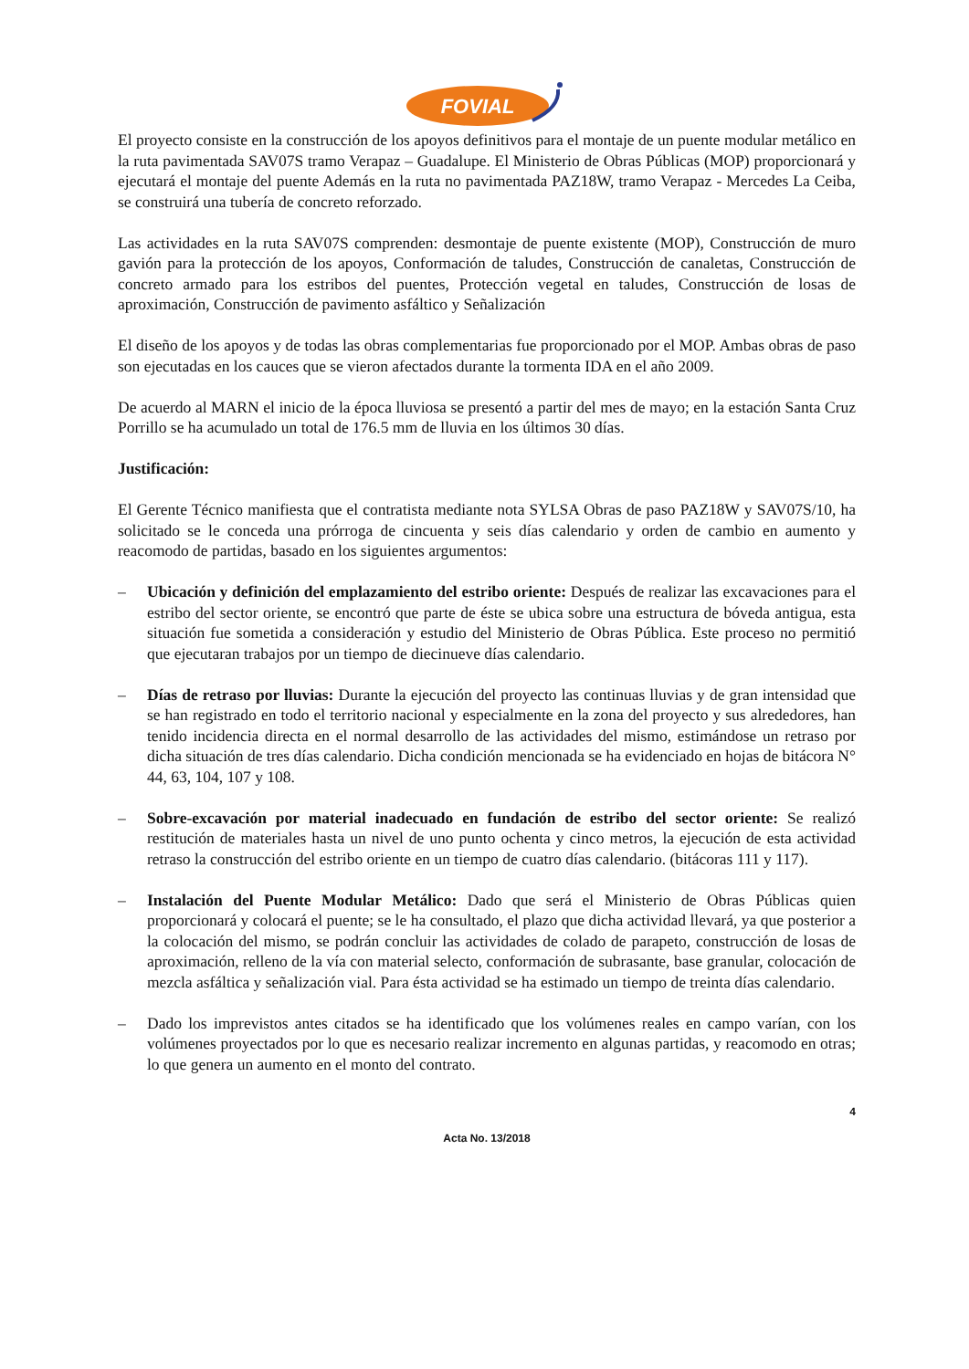FOVIAL
El proyecto consiste en la construcción de los apoyos definitivos para el montaje de un puente modular metálico en la ruta pavimentada SAV07S tramo Verapaz – Guadalupe. El Ministerio de Obras Públicas (MOP) proporcionará y ejecutará el montaje del puente Además en la ruta no pavimentada PAZ18W, tramo Verapaz - Mercedes La Ceiba, se construirá una tubería de concreto reforzado.
Las actividades en la ruta SAV07S comprenden: desmontaje de puente existente (MOP), Construcción de muro gavión para la protección de los apoyos, Conformación de taludes, Construcción de canaletas, Construcción de concreto armado para los estribos del puentes, Protección vegetal en taludes, Construcción de losas de aproximación, Construcción de pavimento asfáltico y Señalización
El diseño de los apoyos y de todas las obras complementarias fue proporcionado por el MOP. Ambas obras de paso son ejecutadas en los cauces que se vieron afectados durante la tormenta IDA en el año 2009.
De acuerdo al MARN el inicio de la época lluviosa se presentó a partir del mes de mayo; en la estación Santa Cruz Porrillo se ha acumulado un total de 176.5 mm de lluvia en los últimos 30 días.
Justificación:
El Gerente Técnico manifiesta que el contratista mediante nota SYLSA Obras de paso PAZ18W y SAV07S/10, ha solicitado se le conceda una prórroga de cincuenta y seis días calendario y orden de cambio en aumento y reacomodo de partidas, basado en los siguientes argumentos:
– Ubicación y definición del emplazamiento del estribo oriente: Después de realizar las excavaciones para el estribo del sector oriente, se encontró que parte de éste se ubica sobre una estructura de bóveda antigua, esta situación fue sometida a consideración y estudio del Ministerio de Obras Pública. Este proceso no permitió que ejecutaran trabajos por un tiempo de diecinueve días calendario.
– Días de retraso por lluvias: Durante la ejecución del proyecto las continuas lluvias y de gran intensidad que se han registrado en todo el territorio nacional y especialmente en la zona del proyecto y sus alrededores, han tenido incidencia directa en el normal desarrollo de las actividades del mismo, estimándose un retraso por dicha situación de tres días calendario. Dicha condición mencionada se ha evidenciado en hojas de bitácora N° 44, 63, 104, 107 y 108.
– Sobre-excavación por material inadecuado en fundación de estribo del sector oriente: Se realizó restitución de materiales hasta un nivel de uno punto ochenta y cinco metros, la ejecución de esta actividad retraso la construcción del estribo oriente en un tiempo de cuatro días calendario. (bitácoras 111 y 117).
– Instalación del Puente Modular Metálico: Dado que será el Ministerio de Obras Públicas quien proporcionará y colocará el puente; se le ha consultado, el plazo que dicha actividad llevará, ya que posterior a la colocación del mismo, se podrán concluir las actividades de colado de parapeto, construcción de losas de aproximación, relleno de la vía con material selecto, conformación de subrasante, base granular, colocación de mezcla asfáltica y señalización vial. Para ésta actividad se ha estimado un tiempo de treinta días calendario.
– Dado los imprevistos antes citados se ha identificado que los volúmenes reales en campo varían, con los volúmenes proyectados por lo que es necesario realizar incremento en algunas partidas, y reacomodo en otras; lo que genera un aumento en el monto del contrato.
4
Acta No. 13/2018